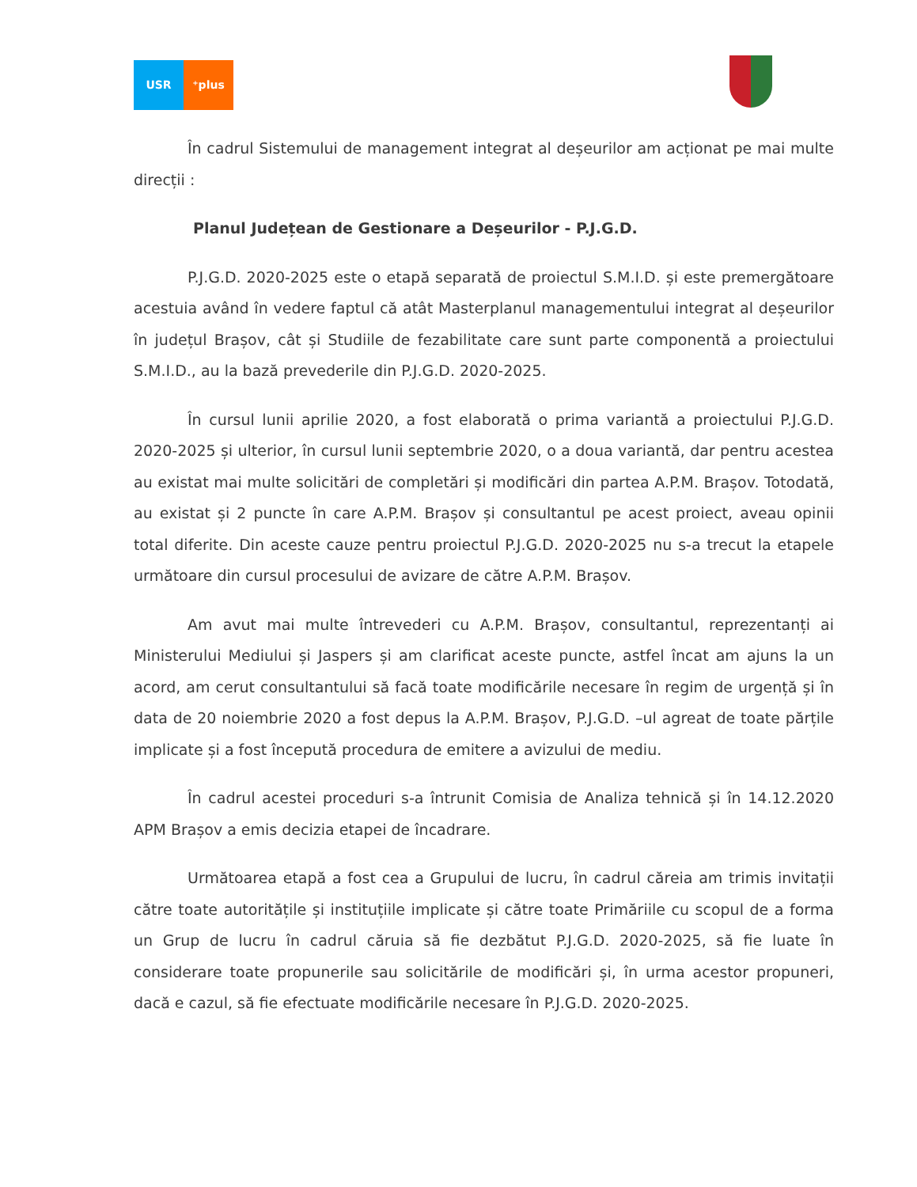USR ⁺plus
În cadrul Sistemului de management integrat al deșeurilor am acționat pe mai multe direcții :
Planul Județean de Gestionare a Deșeurilor - P.J.G.D.
P.J.G.D. 2020-2025 este o etapă separată de proiectul S.M.I.D. și este premergătoare acestuia având în vedere faptul că atât Masterplanul managementului integrat al deșeurilor în județul Brașov, cât și Studiile de fezabilitate care sunt parte componentă a proiectului S.M.I.D., au la bază prevederile din P.J.G.D. 2020-2025.
În cursul lunii aprilie 2020, a fost elaborată o prima variantă a proiectului P.J.G.D. 2020-2025 și ulterior, în cursul lunii septembrie 2020, o a doua variantă, dar pentru acestea au existat mai multe solicitări de completări și modificări din partea A.P.M. Brașov. Totodată, au existat și 2 puncte în care A.P.M. Brașov și consultantul pe acest proiect, aveau opinii total diferite. Din aceste cauze pentru proiectul P.J.G.D. 2020-2025 nu s-a trecut la etapele următoare din cursul procesului de avizare de către A.P.M. Brașov.
Am avut mai multe întrevederi cu A.P.M. Brașov, consultantul, reprezentanți ai Ministerului Mediului și Jaspers și am clarificat aceste puncte, astfel încat am ajuns la un acord, am cerut consultantului să facă toate modificările necesare în regim de urgență și în data de 20 noiembrie 2020 a fost depus la A.P.M. Brașov, P.J.G.D. –ul agreat de toate părțile implicate și a fost începută procedura de emitere a avizului de mediu.
În cadrul acestei proceduri s-a întrunit Comisia de Analiza tehnică și în 14.12.2020 APM Brașov a emis decizia etapei de încadrare.
Următoarea etapă a fost cea a Grupului de lucru, în cadrul căreia am trimis invitații către toate autoritățile și instituțiile implicate și către toate Primăriile cu scopul de a forma un Grup de lucru în cadrul căruia să fie dezbătut P.J.G.D. 2020-2025, să fie luate în considerare toate propunerile sau solicitările de modificări și, în urma acestor propuneri, dacă e cazul, să fie efectuate modificările necesare în P.J.G.D. 2020-2025.